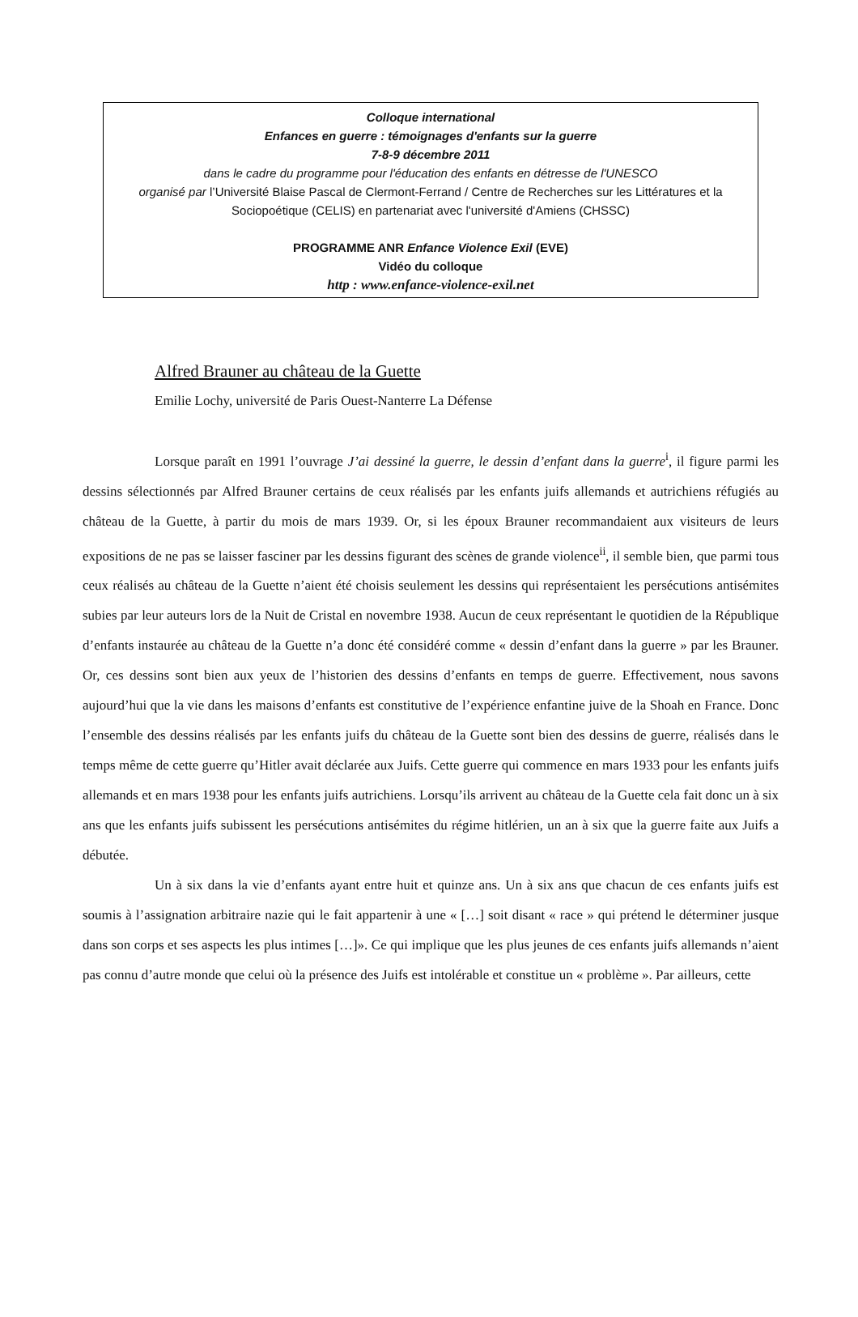Colloque international
Enfances en guerre : témoignages d'enfants sur la guerre
7-8-9 décembre 2011
dans le cadre du programme pour l'éducation des enfants en détresse de l'UNESCO
organisé par l’Université Blaise Pascal de Clermont-Ferrand / Centre de Recherches sur les Littératures et la Sociopoétique (CELIS) en partenariat avec l'université d'Amiens (CHSSC)
PROGRAMME ANR Enfance Violence Exil (EVE)
Vidéo du colloque
http : www.enfance-violence-exil.net
Alfred Brauner au château de la Guette
Emilie Lochy, université de Paris Ouest-Nanterre La Défense
Lorsque paraît en 1991 l’ouvrage J’ai dessiné la guerre, le dessin d’enfant dans la guerre<sup>i</sup>, il figure parmi les dessins sélectionnés par Alfred Brauner certains de ceux réalisés par les enfants juifs allemands et autrichiens réfugiés au château de la Guette, à partir du mois de mars 1939. Or, si les époux Brauner recommandaient aux visiteurs de leurs expositions de ne pas se laisser fasciner par les dessins figurant des scènes de grande violence<sup>ii</sup>, il semble bien, que parmi tous ceux réalisés au château de la Guette n’aient été choisis seulement les dessins qui représentaient les persécutions antisémites subies par leur auteurs lors de la Nuit de Cristal en novembre 1938. Aucun de ceux représentant le quotidien de la République d’enfants instaurée au château de la Guette n’a donc été considéré comme « dessin d’enfant dans la guerre » par les Brauner. Or, ces dessins sont bien aux yeux de l’historien des dessins d’enfants en temps de guerre. Effectivement, nous savons aujourd’hui que la vie dans les maisons d’enfants est constitutive de l’expérience enfantine juive de la Shoah en France. Donc l’ensemble des dessins réalisés par les enfants juifs du château de la Guette sont bien des dessins de guerre, réalisés dans le temps même de cette guerre qu’Hitler avait déclarée aux Juifs. Cette guerre qui commence en mars 1933 pour les enfants juifs allemands et en mars 1938 pour les enfants juifs autrichiens. Lorsqu’ils arrivent au château de la Guette cela fait donc un à six ans que les enfants juifs subissent les persécutions antisémites du régime hitlérien, un an à six que la guerre faite aux Juifs a débutée.
Un à six dans la vie d’enfants ayant entre huit et quinze ans. Un à six ans que chacun de ces enfants juifs est soumis à l’assignation arbitraire nazie qui le fait appartenir à une « […] soit disant « race » qui prétend le déterminer jusque dans son corps et ses aspects les plus intimes […]». Ce qui implique que les plus jeunes de ces enfants juifs allemands n’aient pas connu d’autre monde que celui où la présence des Juifs est intolérable et constitue un « problème ». Par ailleurs, cette